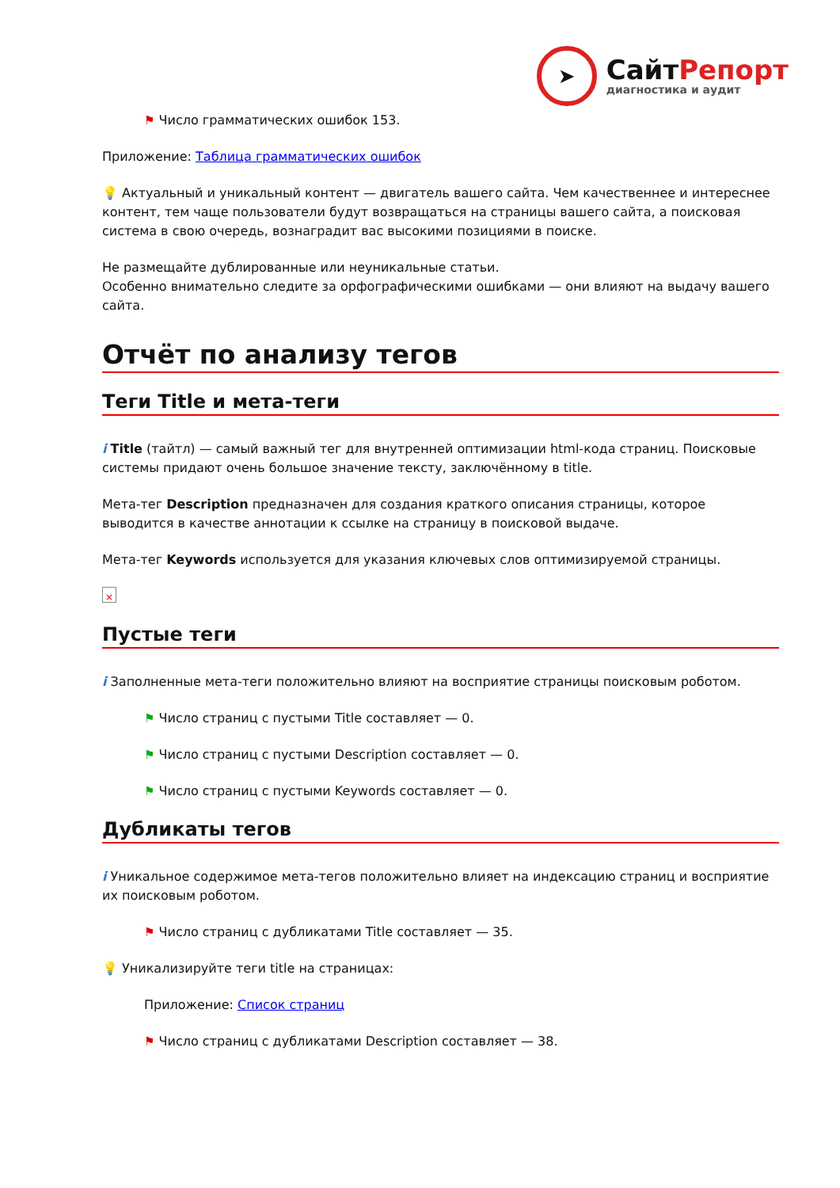➤
СайтРепорт
диагностика и аудит
⚑ Число грамматических ошибок 153.
Приложение: Таблица грамматических ошибок
💡 Актуальный и уникальный контент — двигатель вашего сайта. Чем качественнее и интереснее контент, тем чаще пользователи будут возвращаться на страницы вашего сайта, а поисковая система в свою очередь, вознаградит вас высокими позициями в поиске.
Не размещайте дублированные или неуникальные статьи.
Особенно внимательно следите за орфографическими ошибками — они влияют на выдачу вашего сайта.
Отчёт по анализу тегов
Теги Title и мета-теги
i Title (тайтл) — самый важный тег для внутренней оптимизации html-кода страниц. Поисковые системы придают очень большое значение тексту, заключённому в title.
Мета-тег Description предназначен для создания краткого описания страницы, которое выводится в качестве аннотации к ссылке на страницу в поисковой выдаче.
Мета-тег Keywords используется для указания ключевых слов оптимизируемой страницы.
×
Пустые теги
i Заполненные мета-теги положительно влияют на восприятие страницы поисковым роботом.
⚑ Число страниц с пустыми Title составляет — 0.
⚑ Число страниц с пустыми Description составляет — 0.
⚑ Число страниц с пустыми Keywords составляет — 0.
Дубликаты тегов
i Уникальное содержимое мета-тегов положительно влияет на индексацию страниц и восприятие их поисковым роботом.
⚑ Число страниц с дубликатами Title составляет — 35.
💡 Уникализируйте теги title на страницах:
Приложение: Список страниц
⚑ Число страниц с дубликатами Description составляет — 38.